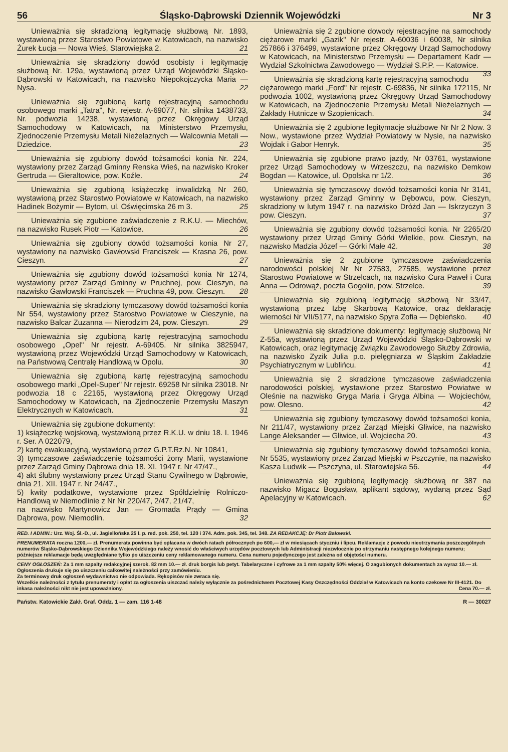56 Śląsko-Dąbrowski Dziennik Wojewódzki Nr 3
Unieważnia się skradzioną legitymację służbową Nr. 1893, wystawioną przez Starostwo Powiatowe w Katowicach, na nazwisko Żurek Łucja — Nowa Wieś, Starowiejska 2. 21
Unieważnia się skradziony dowód osobisty i legitymację służbową Nr. 129a, wystawioną przez Urząd Wojewódzki Śląsko-Dąbrowski w Katowicach, na nazwisko Niepokojczycka Maria — Nysa. 22
Unieważnia się zgubioną kartę rejestracyjną samochodu osobowego marki „Tatra", Nr. rejestr. A-69077, Nr. silnika 1438733, Nr. podwozia 14238, wystawioną przez Okręgowy Urząd Samochodowy w Katowicach, na Ministerstwo Przemysłu, Zjednoczenie Przemysłu Metali Nieżelaznych — Walcownia Metali — Dziedzice. 23
Unieważnia się zgubiony dowód tożsamości konia Nr. 224, wystawiony przez Zarząd Gminny Renska Wieś, na nazwisko Kroker Gertruda — Gieraltowice, pow. Koźle. 24
Unieważnia się zgubioną książeczkę inwalidzką Nr 260, wystawioną przez Starostwo Powiatowe w Katowicach, na nazwisko Hadinek Bożymir — Bytom, ul. Oświęcimska 26 m 3. 25
Unieważnia się zgubione zaświadczenie z R.K.U. — Miechów, na nazwisko Rusek Piotr — Katowice. 26
Unieważnia się zgubiony dowód tożsamości konia Nr 27, wystawiony na nazwisko Gawłowski Franciszek — Krasna 26, pow. Cieszyn. 27
Unieważnia się zgubiony dowód tożsamości konia Nr 1274, wystawiony przez Zarząd Gminny w Pruchnej, pow. Cieszyn, na nazwisko Gawłowski Franciszek — Pruchna 49, pow. Cieszyn. 28
Unieważnia się skradziony tymczasowy dowód tożsamości konia Nr 554, wystawiony przez Starostwo Powiatowe w Cieszynie, na nazwisko Balcar Zuzanna — Nierodzim 24, pow. Cieszyn. 29
Unieważnia się zgubioną kartę rejestracyjną samochodu osobowego „Opel" Nr rejestr. A-69405. Nr silnika 3825947, wystawioną przez Wojewódzki Urząd Samochodowy w Katowicach, na Państwową Centralę Handlową w Opolu. 30
Unieważnia się zgubioną kartę rejestracyjną samochodu osobowego marki „Opel-Super" Nr rejestr. 69258 Nr silnika 23018. Nr podwozia 18 c 22165, wystawioną przez Okręgowy Urząd Samochodowy w Katowicach, na Zjednoczenie Przemysłu Maszyn Elektrycznych w Katowicach. 31
Unieważnia się zgubione dokumenty:
1) książeczkę wojskową, wystawioną przez R.K.U. w dniu 18. I. 1946 r. Ser. A 022079,
2) kartę ewakuacyjną, wystawioną przez G.P.T.Rz.N. Nr 10841,
3) tymczasowe zaświadczenie tożsamości żony Marii, wystawione przez Zarząd Gminy Dąbrowa dnia 18. XI. 1947 r. Nr 47/47.,
4) akt ślubny wystawiony przez Urząd Stanu Cywilnego w Dąbrowie, dnia 21. XII. 1947 r. Nr 24/47.,
5) kwity podatkowe, wystawione przez Spółdzielnię Rolniczo-Handlową w Niemodlinie z Nr Nr 220/47, 2/47, 21/47,
na nazwisko Martynowicz Jan — Gromada Prądy — Gmina Dąbrowa, pow. Niemodlin. 32
Unieważnia się 2 zgubione dowody rejestracyjne na samochody ciężarowe marki „Gazik" Nr rejestr. A-60036 i 60038, Nr silnika 257866 i 376499, wystawione przez Okręgowy Urząd Samochodowy w Katowicach, na Ministerstwo Przemysłu — Departament Kadr — Wydział Szkolnictwa Zawodowego — Wydział S.P.P. — Katowice. 33
Unieważnia się skradzioną kartę rejestracyjną samochodu ciężarowego marki „Ford" Nr rejestr. C-69836, Nr silnika 172115, Nr podwozia 1002, wystawioną przez Okręgowy Urząd Samochodowy w Katowicach, na Zjednoczenie Przemysłu Metali Nieżelaznych — Zakłady Hutnicze w Szopienicach. 34
Unieważnia się 2 zgubione legitymacje służbowe Nr Nr 2 Now. 3 Now., wystawione przez Wydział Powiatowy w Nysie, na nazwisko Wojdak i Gabor Henryk. 35
Unieważnia się zgubione prawo jazdy, Nr 03761, wystawione przez Urząd Samochodowy w Wrzeszczu, na nazwisko Demkow Bogdan — Katowice, ul. Opolska nr 1/2. 36
Unieważnia się tymczasowy dowód tożsamości konia Nr 3141, wystawiony przez Zarząd Gminny w Dębowcu, pow. Cieszyn, skradziony w lutym 1947 r. na nazwisko Dróżd Jan — Iskrzyczyn 3 pow. Cieszyn. 37
Unieważnia się zgubiony dowód tożsamości konia. Nr 2265/20 wystawiony przez Urząd Gminy Górki Wielkie, pow. Cieszyn, na nazwisko Madzia Józef — Górki Małe 42. 38
Unieważnia się 2 zgubione tymczasowe zaświadczenia narodowości polskiej Nr Nr 27583, 27585, wystawione przez Starostwo Powiatowe w Strzelcach, na nazwisko Cura Paweł i Cura Anna — Odrowąż, poczta Gogolin, pow. Strzelce. 39
Unieważnia się zgubioną legitymację służbową Nr 33/47, wystawioną przez Izbę Skarbową Katowice, oraz deklarację wierności Nr VII/5177, na nazwisko Spyra Zofia — Dębieńsko. 40
Unieważnia się skradzione dokumenty: legitymację służbową Nr Z-55a, wystawioną przez Urząd Wojewódzki Śląsko-Dąbrowski w Katowicach, oraz legitymację Związku Zawodowego Służby Zdrowia, na nazwisko Zyzik Julia p.o. pielęgniarza w Śląskim Zakładzie Psychiatrycznym w Lublińcu. 41
Unieważnia się 2 skradzione tymczasowe zaświadczenia narodowości polskiej, wystawione przez Starostwo Powiatwe w Oleśnie na nazwisko Gryga Maria i Gryga Albina — Wojciechów, pow. Olesno. 42
Unieważnia się zgubiony tymczasowy dowód tożsamości konia, Nr 211/47, wystawiony przez Zarząd Miejski Gliwice, na nazwisko Lange Aleksander — Gliwice, ul. Wojciecha 20. 43
Unieważnia się zgubiony tymczasowy dowód tożsamości konia, Nr 5535, wystawiony przez Zarząd Miejski w Pszczynie, na nazwisko Kasza Ludwik — Pszczyna, ul. Starowiejska 56. 44
Unieważnia się zgubioną legitymację służbową nr 387 na nazwisko Migacz Bogusław, aplikant sądowy, wydaną przez Sąd Apelacyjny w Katowicach. 62
RED. I ADMIN.: Urz. Woj. Śl.-D., ul. Jagiellońska 25 I. p. red. pok. 250, tel. 120 i 374. Adm. pok. 345, tel. 348. ZA REDAKCJĘ: Dr Piotr Bałowski.
PRENUMERATA roczna 1200,— zł. Prenumerata powinna być opłacana w dwóch ratach półrocznych po 600,— zł w miesiącach styczniu i lipcu. Reklamacje z powodu nieotrzymania poszczególnych numerów Śląsko-Dąbrowskiego Dziennika Wojewódzkiego należy wnosić do właściwych urzędów pocztowych lub Administracji niezwłocznie po otrzymaniu następnego kolejnego numeru; późniejsze reklamacje będą uwzględniane tylko po uiszczeniu ceny reklamowanego numeru. Cena numeru pojedynczego jest zależna od objętości numeru.
CENY OGŁOSZEŃ: Za 1 mm szpalty redakcyjnej szerok. 82 mm 10.— zł. druk borgis lub petyt. Tabelaryczne i cyfrowe za 1 mm szpalty 50% więcej. O zagubionych dokumentach za wyraz 10.— zł. Ogłoszenia drukuje się po uiszczeniu całkowitej należności przy zamówieniu.
Za terminowy druk ogłoszeń wydawnictwo nie odpowiada. Rękopisów nie zwraca się.
Wszelkie należności z tytułu prenumeraty i opłat za ogłoszenia uiszczać należy wyłącznie za pośrednictwem Pocztowej Kasy Oszczędności Oddział w Katowicach na konto czekowe Nr III-4121. Do inkasa należności nikt nie jest upoważniony. Cena 70.— zł.
Państw. Katowickie Zakł. Graf. Oddz. 1 — zam. 116 1-48 R — 30027